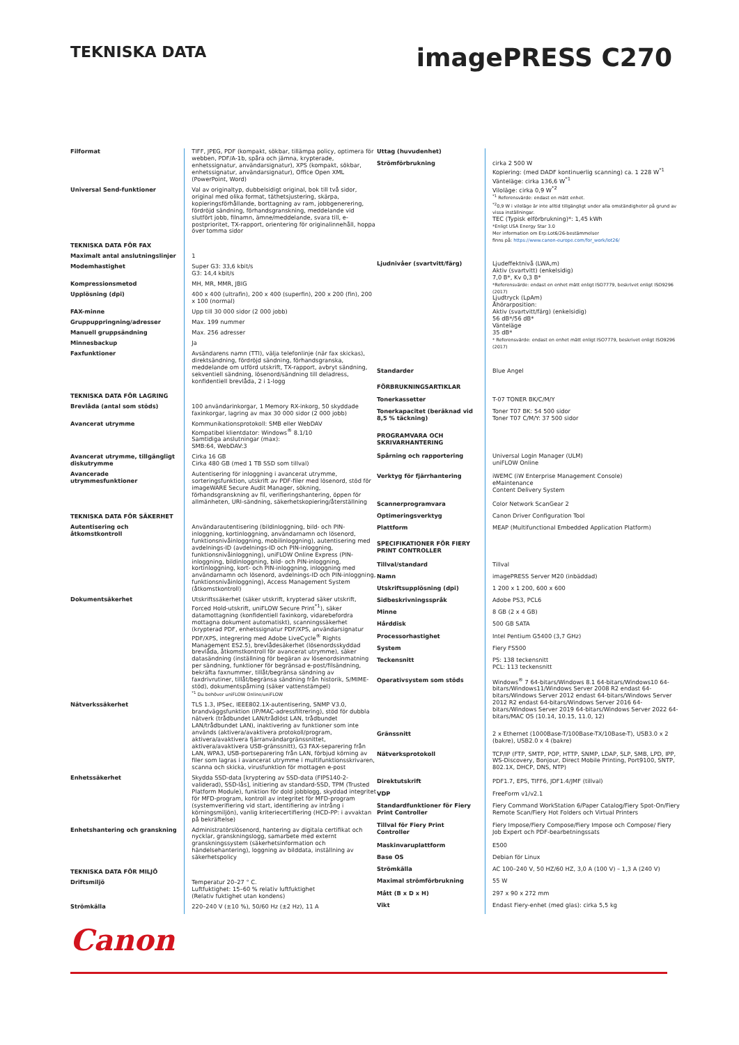TEKNISKA DATA
imagePRESS C270
| Filformat | TIFF, JPEG, PDF (kompakt, sökbar, tillämpa policy, optimera för webben, PDF/A-1b, spåra och jämna, krypterade, enhetssignatur, användarsignatur), XPS (kompakt, sökbar, enhetssignatur, användarsignatur), Office Open XML (PowerPoint, Word) |
| Universal Send-funktioner | Val av originaltyp, dubbelsidigt original, bok till två sidor, original med olika format, täthetsjustering, skärpa, kopieringsförhållande, borttagning av ram, jobbgenerering, fördröjd sändning, förhandsgranskning, meddelande vid slutfört jobb, filnamn, ämne/meddelande, svara till, e-postprioritet, TX-rapport, orientering för originalinnehåll, hoppa över tomma sidor |
| TEKNISKA DATA FÖR FAX | |
| Maximalt antal anslutningslinjer | 1 |
| Modemhastighet | Super G3: 33,6 kbit/s G3: 14,4 kbit/s |
| Kompressionsmetod | MH, MR, MMR, JBIG |
| Upplösning (dpi) | 400 x 400 (ultrafin), 200 x 400 (superfin), 200 x 200 (fin), 200 x 100 (normal) |
| FAX-minne | Upp till 30 000 sidor (2 000 jobb) |
| Gruppuppringning/adresser | Max. 199 nummer |
| Manuell gruppsändning | Max. 256 adresser |
| Minnesbackup | Ja |
| Faxfunktioner | Avsändarens namn (TTI), välja telefonlinje (när fax skickas), direktsändning, fördröjd sändning, förhandsgranska, meddelande om utförd utskrift, TX-rapport, avbryt sändning, sekventiell sändning, lösenord/sändning till deladress, konfidentiell brevlåda, 2 i 1-logg |
| TEKNISKA DATA FÖR LAGRING | |
| Brevlåda (antal som stöds) | 100 användarinkorgar, 1 Memory RX-inkorg, 50 skyddade faxinkorgar, lagring av max 30 000 sidor (2 000 jobb) |
| Avancerat utrymme | Kommunikationsprotokoll: SMB eller WebDAV Kompatibel klientdator: Windows<sup>®</sup> 8.1/10 Samtidiga anslutningar (max): SMB:64, WebDAV:3 |
| Avancerat utrymme, tillgängligt diskutrymme | Cirka 16 GB Cirka 480 GB (med 1 TB SSD som tillval) |
| Avancerade utrymmesfunktioner | Autentisering för inloggning i avancerat utrymme, sorteringsfunktion, utskrift av PDF-filer med lösenord, stöd för imageWARE Secure Audit Manager, sökning, förhandsgranskning av fil, verifieringshantering, öppen för allmänheten, URI-sändning, säkerhetskopiering/återställning |
| TEKNISKA DATA FÖR SÄKERHET | |
| Autentisering och åtkomstkontroll | Användarautentisering (bildinloggning, bild- och PIN-inloggning, kortinloggning, användarnamn och lösenord, funktionsnivåinloggning, mobilinloggning), autentisering med avdelnings-ID (avdelnings-ID och PIN-inloggning, funktionsnivåinloggning), uniFLOW Online Express (PIN-inloggning, bildinloggning, bild- och PIN-inloggning, kortinloggning, kort- och PIN-inloggning, inloggning med användarnamn och lösenord, avdelnings-ID och PIN-inloggning, funktionsnivåinloggning), Access Management System (åtkomstkontroll) |
| Dokumentsäkerhet | Utskriftssäkerhet (säker utskrift, krypterad säker utskrift, Forced Hold-utskrift, uniFLOW Secure Print<sup>*1</sup>), säker datamottagning (konfidentiell faxinkorg, vidarebefordra mottagna dokument automatiskt), scanningssäkerhet (krypterad PDF, enhetssignatur PDF/XPS, användarsignatur PDF/XPS, integrering med Adobe LiveCycle<sup>®</sup> Rights Management ES2.5), brevlådesäkerhet (lösenordsskyddad brevlåda, åtkomstkontroll för avancerat utrymme), säker datasändning (inställning för begäran av lösenordsinmatning per sändning, funktioner för begränsad e-post/filsändning, bekräfta faxnummer, tillåt/begränsa sändning av faxdrivrutiner, tillåt/begränsa sändning från historik, S/MIME-stöd), dokumentspårning (säker vattenstämpel) <sup>*1</sup> Du behöver uniFLOW Online/uniFLOW |
| Nätverkssäkerhet | TLS 1.3, IPSec, IEEE802.1X-autentisering, SNMP V3.0, brandväggsfunktion (IP/MAC-adressfiltrering), stöd för dubbla nätverk (trådbundet LAN/trådlöst LAN, trådbundet LAN/trådbundet LAN), inaktivering av funktioner som inte används (aktivera/avaktivera protokoll/program, aktivera/avaktivera fjärranvändargränssnittet, aktivera/avaktivera USB-gränssnitt), G3 FAX-separering från LAN, WPA3, USB-portseparering från LAN, förbjud körning av filer som lagras i avancerat utrymme i multifunktionsskrivaren, scanna och skicka, virusfunktion för mottagen e-post |
| Enhetssäkerhet | Skydda SSD-data [kryptering av SSD-data (FIPS140-2-validerad), SSD-lås], initiering av standard-SSD, TPM (Trusted Platform Module), funktion för dold jobblogg, skyddad integritet för MFD-program, kontroll av integritet för MFD-program (systemverifiering vid start, identifiering av intrång i körningsmiljön), vanlig kriteriecertifiering (HCD-PP: i avvaktan på bekräftelse) |
| Enhetshantering och granskning | Administratörslösenord, hantering av digitala certifikat och nycklar, granskningslogg, samarbete med externt granskningssystem (säkerhetsinformation och händelsehantering), loggning av bilddata, inställning av säkerhetspolicy |
| TEKNISKA DATA FÖR MILJÖ | |
| Driftsmiljö | Temperatur 20–27 ° C. Luftfuktighet: 15–60 % relativ luftfuktighet (Relativ fuktighet utan kondens) |
| Strömkälla | 220–240 V (±10 %), 50/60 Hz (±2 Hz), 11 A |
| Uttag (huvudenhet) | |
| Strömförbrukning | cirka 2 500 W Kopiering: (med DADF kontinuerlig scanning) ca. 1 228 W<sup>*1</sup> Vänteläge: cirka 136,6 W<sup>*1</sup> Viloläge: cirka 0,9 W<sup>*2</sup> <sup>*1</sup> Referensvärde: endast en mätt enhet. <sup>*2</sup>0,9 W i viloläge är inte alltid tillgängligt under alla omständigheter på grund av vissa inställningar. TEC (Typisk elförbrukning)*: 1,45 kWh *Enligt USA Energy Star 3.0 Mer information om Erp:Lot6/26-bestämmelser finns på: https://www.canon-europe.com/for_work/lot26/ |
| Ljudnivåer (svartvitt/färg) | Ljudeffektnivå (LWA,m) Aktiv (svartvitt) (enkelsidig) 7,0 B*, Kv 0,3 B* *Referensvärde: endast en enhet mätt enligt ISO7779, beskrivet enligt ISO9296 (2017) Ljudtryck (LpAm) Åhörarposition: Aktiv (svartvitt/färg) (enkelsidig) 56 dB*/56 dB* Vänteläge 35 dB* * Referensvärde: endast en enhet mätt enligt ISO7779, beskrivet enligt ISO9296 (2017) |
| Standarder | Blue Angel |
| FÖRBRUKNINGSARTIKLAR | |
| Tonerkassetter | T-07 TONER BK/C/M/Y |
| Tonerkapacitet (beräknad vid 8,5 % täckning) | Toner T07 BK: 54 500 sidor Toner T07 C/M/Y: 37 500 sidor |
| PROGRAMVARA OCH SKRIVARHANTERING | |
| Spårning och rapportering | Universal Login Manager (ULM) uniFLOW Online |
| Verktyg för fjärrhantering | iWEMC (iW Enterprise Management Console) eMaintenance Content Delivery System |
| Scannerprogramvara | Color Network ScanGear 2 |
| Optimeringsverktyg | Canon Driver Configuration Tool |
| Plattform | MEAP (Multifunctional Embedded Application Platform) |
| SPECIFIKATIONER FÖR FIERY PRINT CONTROLLER | |
| Tillval/standard | Tillval |
| Namn | imagePRESS Server M20 (inbäddad) |
| Utskriftsupplösning (dpi) | 1 200 x 1 200, 600 x 600 |
| Sidbeskrivningsspråk | Adobe PS3, PCL6 |
| Minne | 8 GB (2 x 4 GB) |
| Hårddisk | 500 GB SATA |
| Processorhastighet | Intel Pentium G5400 (3,7 GHz) |
| System | Fiery FS500 |
| Teckensnitt | PS: 138 teckensnitt PCL: 113 teckensnitt |
| Operativsystem som stöds | Windows<sup>®</sup> 7 64-bitars/Windows 8.1 64-bitars/Windows10 64-bitars/Windows11/Windows Server 2008 R2 endast 64-bitars/Windows Server 2012 endast 64-bitars/Windows Server 2012 R2 endast 64-bitars/Windows Server 2016 64-bitars/Windows Server 2019 64-bitars/Windows Server 2022 64-bitars/MAC OS (10.14, 10.15, 11.0, 12) |
| Gränssnitt | 2 x Ethernet (1000Base-T/100Base-TX/10Base-T), USB3.0 x 2 (bakre), USB2.0 x 4 (bakre) |
| Nätverksprotokoll | TCP/IP (FTP, SMTP, POP, HTTP, SNMP, LDAP, SLP, SMB, LPD, IPP, WS-Discovery, Bonjour, Direct Mobile Printing, Port9100, SNTP, 802.1X, DHCP, DNS, NTP) |
| Direktutskrift | PDF1.7, EPS, TIFF6, JDF1.4/JMF (tillval) |
| VDP | FreeForm v1/v2.1 |
| Standardfunktioner för Fiery Print Controller | Fiery Command WorkStation 6/Paper Catalog/Fiery Spot-On/Fiery Remote Scan/Fiery Hot Folders och Virtual Printers |
| Tillval för Fiery Print Controller | Fiery Impose/Fiery Compose/Fiery Impose och Compose/ Fiery Job Expert och PDF-bearbetningssats |
| Maskinvaruplattform | E500 |
| Base OS | Debian för Linux |
| Strömkälla | AC 100–240 V, 50 HZ/60 HZ, 3,0 A (100 V) – 1,3 A (240 V) |
| Maximal strömförbrukning | 55 W |
| Mått (B x D x H) | 297 x 90 x 272 mm |
| Vikt | Endast Fiery-enhet (med glas): cirka 5,5 kg |
Canon